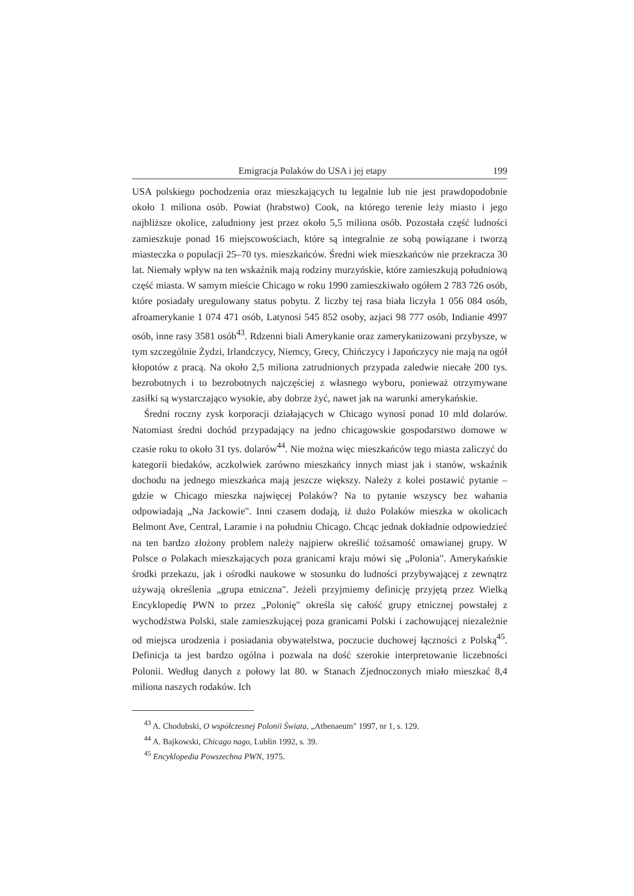Emigracja Polaków do USA i jej etapy 199
USA polskiego pochodzenia oraz mieszkających tu legalnie lub nie jest prawdopodobnie około 1 miliona osób. Powiat (hrabstwo) Cook, na którego terenie leży miasto i jego najbliższe okolice, zaludniony jest przez około 5,5 miliona osób. Pozostała część ludności zamieszkuje ponad 16 miejscowościach, które są integralnie ze sobą powiązane i tworzą miasteczka o populacji 25–70 tys. mieszkańców. Średni wiek mieszkańców nie przekracza 30 lat. Niemały wpływ na ten wskaźnik mają rodziny murzyńskie, które zamieszkują południową część miasta. W samym mieście Chicago w roku 1990 zamieszkiwało ogółem 2 783 726 osób, które posiadały uregulowany status pobytu. Z liczby tej rasa biała liczyła 1 056 084 osób, afroamerykanie 1 074 471 osób, Latynosi 545 852 osoby, azjaci 98 777 osób, Indianie 4997 osób, inne rasy 3581 osób<sup>43</sup>. Rdzenni biali Amerykanie oraz zamerykanizowani przybysze, w tym szczególnie Żydzi, Irlandczycy, Niemcy, Grecy, Chińczycy i Japończycy nie mają na ogół kłopotów z pracą. Na około 2,5 miliona zatrudnionych przypada zaledwie niecałe 200 tys. bezrobotnych i to bezrobotnych najczęściej z własnego wyboru, ponieważ otrzymywane zasiłki są wystarczająco wysokie, aby dobrze żyć, nawet jak na warunki amerykańskie.
Średni roczny zysk korporacji działających w Chicago wynosi ponad 10 mld dolarów. Natomiast średni dochód przypadający na jedno chicagowskie gospodarstwo domowe w czasie roku to około 31 tys. dolarów<sup>44</sup>. Nie można więc mieszkańców tego miasta zaliczyć do kategorii biedaków, aczkolwiek zarówno mieszkańcy innych miast jak i stanów, wskaźnik dochodu na jednego mieszkańca mają jeszcze większy. Należy z kolei postawić pytanie – gdzie w Chicago mieszka najwięcej Polaków? Na to pytanie wszyscy bez wahania odpowiadają „Na Jackowie". Inni czasem dodają, iż dużo Polaków mieszka w okolicach Belmont Ave, Central, Laramie i na południu Chicago. Chcąc jednak dokładnie odpowiedzieć na ten bardzo złożony problem należy najpierw określić tożsamość omawianej grupy. W Polsce o Polakach mieszkających poza granicami kraju mówi się „Polonia". Amerykańskie środki przekazu, jak i ośrodki naukowe w stosunku do ludności przybywającej z zewnątrz używają określenia „grupa etniczna". Jeżeli przyjmiemy definicję przyjętą przez Wielką Encyklopedię PWN to przez „Polonię" określa się całość grupy etnicznej powstałej z wychodźstwa Polski, stale zamieszkującej poza granicami Polski i zachowującej niezależnie od miejsca urodzenia i posiadania obywatelstwa, poczucie duchowej łączności z Polską<sup>45</sup>. Definicja ta jest bardzo ogólna i pozwala na dość szerokie interpretowanie liczebności Polonii. Według danych z połowy lat 80. w Stanach Zjednoczonych miało mieszkać 8,4 miliona naszych rodaków. Ich
<sup>43</sup> A. Chodubski, O współczesnej Polonii Świata, „Athenaeum" 1997, nr 1, s. 129.
<sup>44</sup> A. Bajkowski, Chicago nago, Lublin 1992, s. 39.
<sup>45</sup> Encyklopedia Powszechna PWN, 1975.